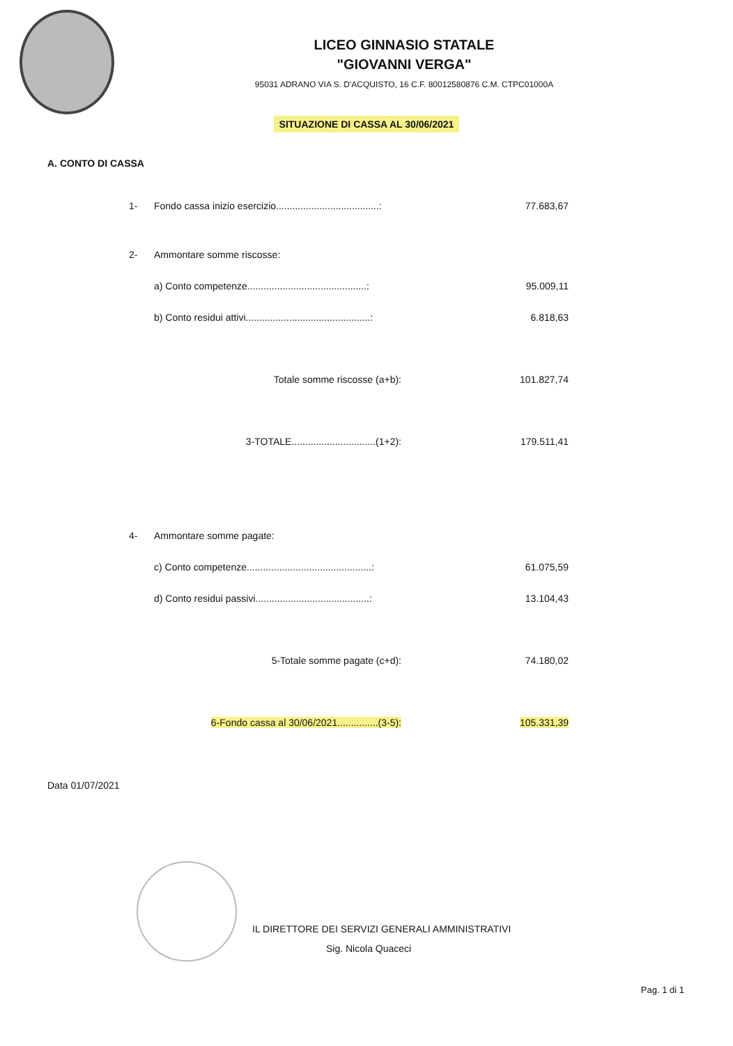LICEO GINNASIO STATALE
"GIOVANNI VERGA"
95031 ADRANO VIA S. D'ACQUISTO, 16 C.F. 80012580876 C.M. CTPC01000A
SITUAZIONE DI CASSA AL 30/06/2021
A. CONTO DI CASSA
| 1- | Fondo cassa inizio esercizio......................................: | 77.683,67 |
| 2- | Ammontare somme riscosse: | |
| | a) Conto competenze............................................: | 95.009,11 |
| | b) Conto residui attivi..............................................: | 6.818,63 |
| | Totale somme riscosse (a+b): | 101.827,74 |
| | 3-TOTALE...............................(1+2): | 179.511,41 |
| 4- | Ammontare somme pagate: | |
| | c) Conto competenze..............................................: | 61.075,59 |
| | d) Conto residui passivi..........................................: | 13.104,43 |
| | 5-Totale somme pagate (c+d): | 74.180,02 |
| | 6-Fondo cassa al 30/06/2021...............(3-5): | 105.331,39 |
Data 01/07/2021
IL DIRETTORE DEI SERVIZI GENERALI AMMINISTRATIVI
Sig. Nicola Quaceci
Pag. 1 di 1